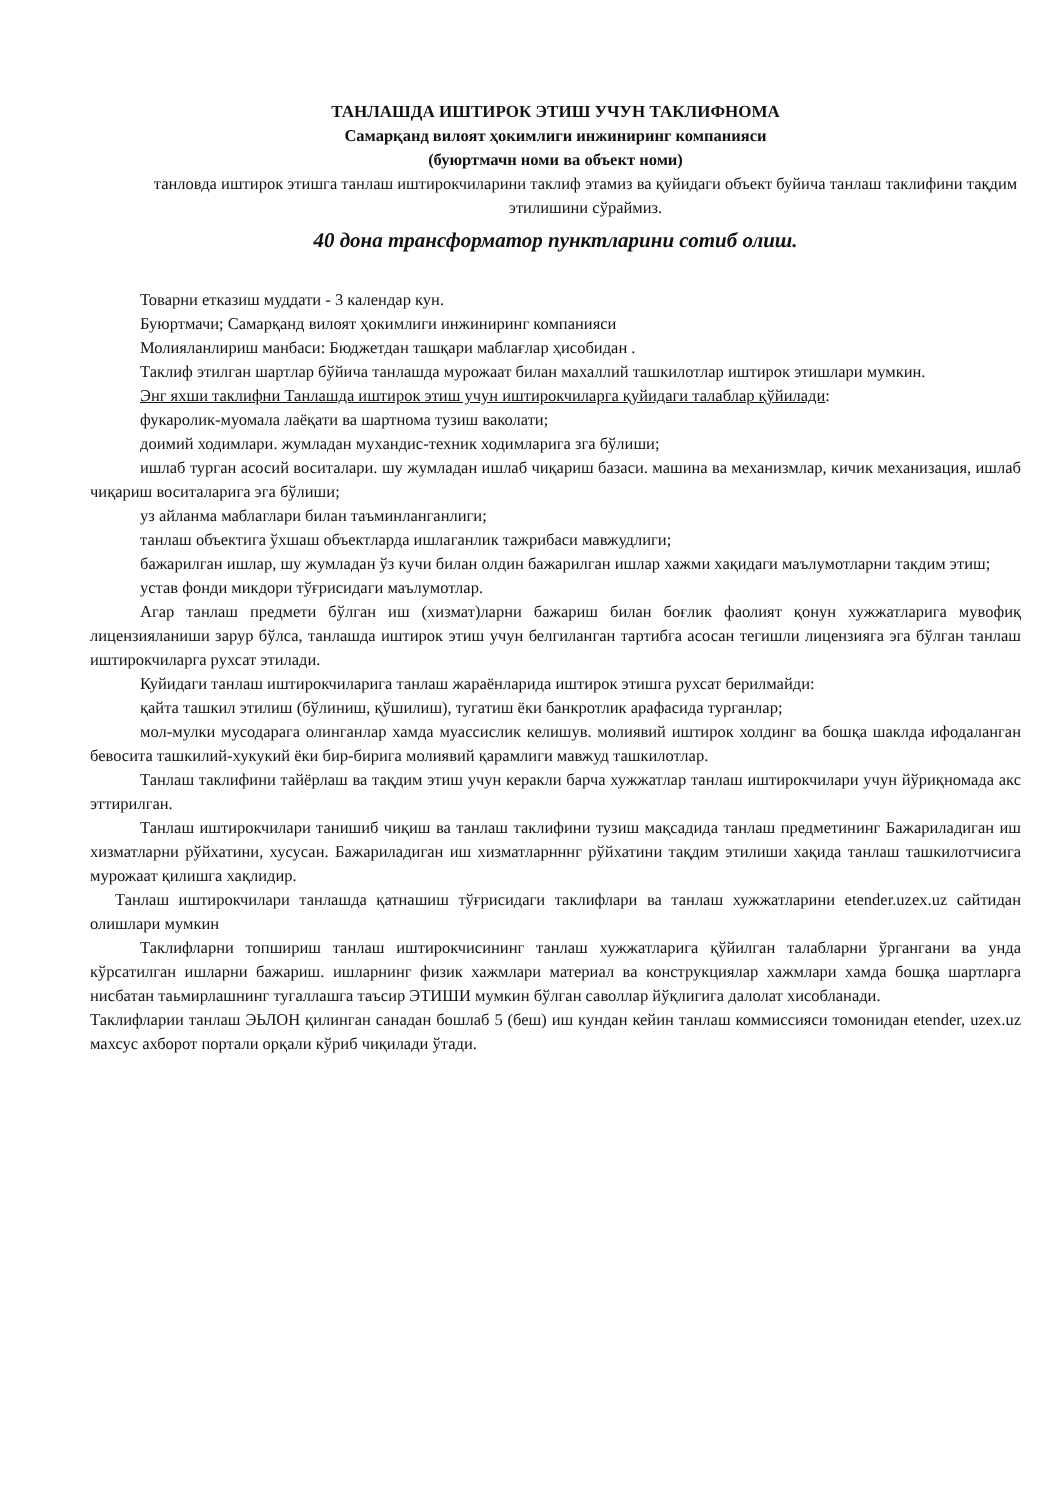ТАНЛАШДА ИШТИРОК ЭТИШ УЧУН ТАКЛИФНОМА
Самарқанд вилоят ҳокимлиги инжиниринг компанияси
(буюртмачн номи ва объект номи)
танловда иштирок этишга танлаш иштирокчиларини таклиф этамиз ва қуйидаги объект буйича танлаш таклифини тақдим этилишини сўраймиз.
40 дона трансформатор пунктларини сотиб олиш.
Товарни етказиш муддати - 3 календар кун.
Буюртмачи; Самарқанд вилоят ҳокимлиги инжиниринг компанияси
Молияланлириш манбаси: Бюджетдан ташқари маблағлар ҳисобидан .
Таклиф этилган шартлар бўйича танлашда мурожаат билан махаллий ташкилотлар иштирок этишлари мумкин.
Энг яхши таклифни Танлашда иштирок этиш учун иштирокчиларга қуйидаги талаблар қўйилади:
фукаролик-муомала лаёқати ва шартнома тузиш ваколати;
доимий ходимлари. жумладан мухандис-техник ходимларига зга бўлиши;
ишлаб турган асосий воситалари. шу жумладан ишлаб чиқариш базаси. машина ва механизмлар, кичик механизация, ишлаб чиқариш воситаларига эга бўлиши;
уз айланма маблаглари билан таъминланганлиги;
танлаш объектига ўхшаш объектларда ишлаганлик тажрибаси мавжудлиги;
бажарилган ишлар, шу жумладан ўз кучи билан олдин бажарилган ишлар хажми хақидаги маълумотларни такдим этиш;
устав фонди микдори тўғрисидаги маълумотлар.
Агар танлаш предмети бўлган иш (хизмат)ларни бажариш билан боғлик фаолият қонун хужжатларига мувофиқ лицензияланиши зарур бўлса, танлашда иштирок этиш учун белгиланган тартибга асосан тегишли лицензияга эга бўлган танлаш иштирокчиларга рухсат этилади.
Куйидаги танлаш иштирокчиларига танлаш жараёнларида иштирок этишга рухсат берилмайди:
қайта ташкил этилиш (бўлиниш, қўшилиш), тугатиш ёки банкротлик арафасида турганлар;
мол-мулки мусодарага олинганлар хамда муассислик келишув. молиявий иштирок холдинг ва бошқа шаклда ифодаланган бевосита ташкилий-хукукий ёки бир-бирига молиявий қарамлиги мавжуд ташкилотлар.
Танлаш таклифини тайёрлаш ва тақдим этиш учун керакли барча хужжатлар танлаш иштирокчилари учун йўриқномада акс эттирилган.
Танлаш иштирокчилари танишиб чиқиш ва танлаш таклифини тузиш мақсадида танлаш предметининг Бажариладиган иш хизматларни рўйхатини, хусусан. Бажариладиган иш хизматларнннг рўйхатини тақдим этилиши хақида танлаш ташкилотчисига мурожаат қилишга хақлидир.
Танлаш иштирокчилари танлашда қатнашиш тўғрисидаги таклифлари ва танлаш хужжатларини etender.uzex.uz сайтидан олишлари мумкин
Таклифларни топшириш танлаш иштирокчисининг танлаш хужжатларига қўйилган талабларни ўргангани ва унда кўрсатилган ишларни бажариш. ишларнинг физик хажмлари материал ва конструкциялар хажмлари хамда бошқа шартларга нисбатан таьмирлашнинг тугаллашга таъсир ЭТИШИ мумкин бўлган саволлар йўқлигига далолат хисобланади.
Таклифларии танлаш ЭЬЛОН қилинган санадан бошлаб 5 (беш) иш кундан кейин танлаш коммиссияси томонидан etender, uzex.uz махсус ахборот портали орқали кўриб чиқилади ўтади.